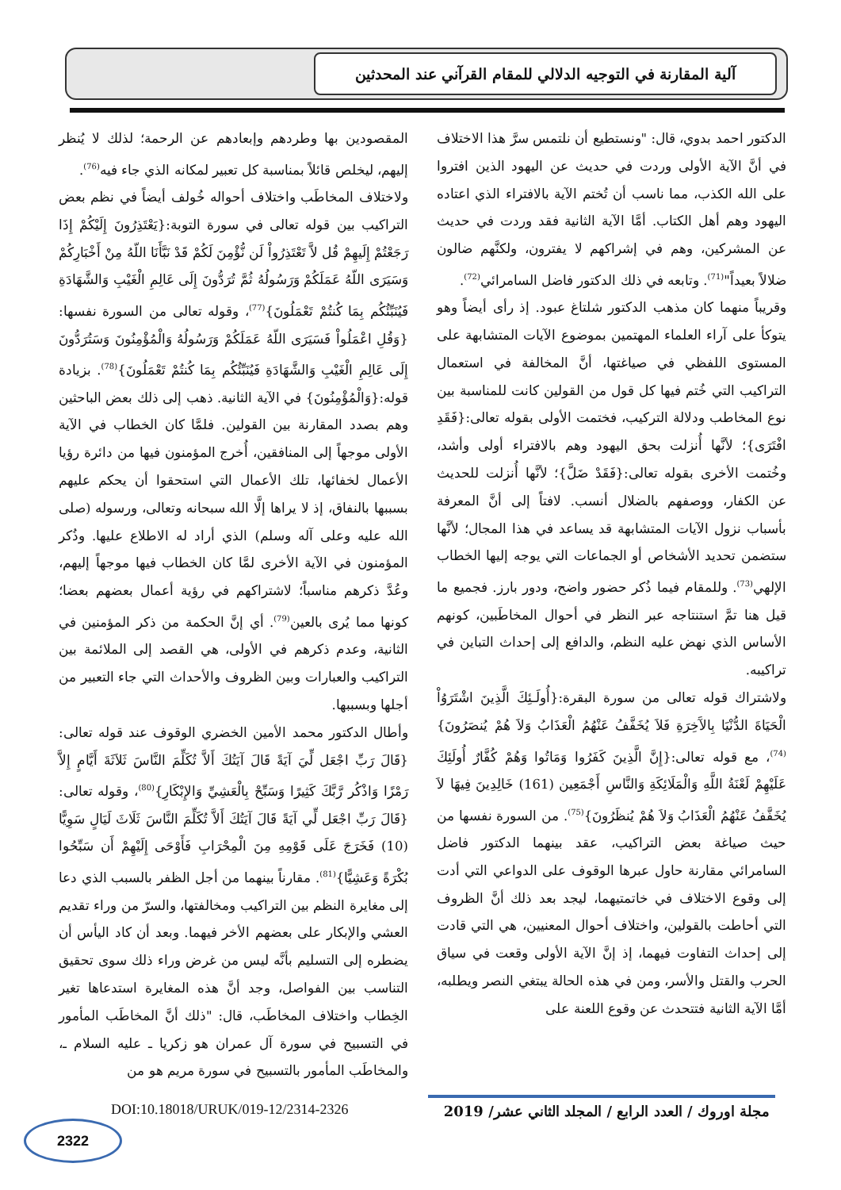آلية المقارنة في التوجيه الدلالي للمقام القرآني عند المحدثين
الدكتور احمد بدوي، قال: "ونستطيع أن نلتمس سرَّ هذا الاختلاف في أنَّ الآية الأولى وردت في حديث عن اليهود الذين افتروا على الله الكذب، مما ناسب أن تُختم الآية بالافتراء الذي اعتاده اليهود وهم أهل الكتاب. أمَّا الآية الثانية فقد وردت في حديث عن المشركين، وهم في إشراكهم لا يفترون، ولكنَّهم ضالون ضلالاً بعيداً"<sup>(71)</sup>. وتابعه في ذلك الدكتور فاضل السامرائي<sup>(72)</sup>.
وقريباً منهما كان مذهب الدكتور شلتاغ عبود. إذ رأى أيضاً وهو يتوكأ على آراء العلماء المهتمين بموضوع الآيات المتشابهة على المستوى اللفظي في صياغتها، أنَّ المخالفة في استعمال التراكيب التي خُتم فيها كل قول من القولين كانت للمناسبة بين نوع المخاطب ودلالة التركيب، فختمت الأولى بقوله تعالى:{فَقَدِ افْتَرَى}؛ لأنَّها أُنزلت بحق اليهود وهم بالافتراء أولى وأشد، وخُتمت الأخرى بقوله تعالى:{فَقَدْ ضَلَّ}؛ لأنَّها أُنزلت للحديث عن الكفار، ووصفهم بالضلال أنسب. لافتاً إلى أنَّ المعرفة بأسباب نزول الآيات المتشابهة قد يساعد في هذا المجال؛ لأنَّها ستضمن تحديد الأشخاص أو الجماعات التي يوجه إليها الخطاب الإلهي<sup>(73)</sup>. وللمقام فيما ذُكر حضور واضح، ودور بارز. فجميع ما قيل هنا تمَّ استنتاجه عبر النظر في أحوال المخاطَبين، كونهم الأساس الذي نهض عليه النظم، والدافع إلى إحداث التباين في تراكيبه.
ولاشتراك قوله تعالى من سورة البقرة:{أُولَـئِكَ الَّذِينَ اشْتَرَوُاْ الْحَيَاةَ الدُّنْيَا بِالآَخِرَةِ فَلاَ يُخَفَّفُ عَنْهُمُ الْعَذَابُ وَلاَ هُمْ يُنصَرُونَ}<sup>(74)</sup>، مع قوله تعالى:{إِنَّ الَّذِينَ كَفَرُوا وَمَاتُوا وَهُمْ كُفَّارٌ أُولَئِكَ عَلَيْهِمْ لَعْنَةُ اللَّهِ وَالْمَلَائِكَةِ وَالنَّاسِ أَجْمَعِين (161) خَالِدِينَ فِيهَا لاَ يُخَفَّفُ عَنْهُمُ الْعَذَابُ وَلاَ هُمْ يُنظَرُونَ}<sup>(75)</sup>. من السورة نفسها من حيث صياغة بعض التراكيب، عقد بينهما الدكتور فاضل السامرائي مقارنة حاول عبرها الوقوف على الدواعي التي أدت إلى وقوع الاختلاف في خاتمتيهما، ليجد بعد ذلك أنَّ الظروف التي أحاطت بالقولين، واختلاف أحوال المعنيين، هي التي قادت إلى إحداث التفاوت فيهما، إذ إنَّ الآية الأولى وقعت في سياق الحرب والقتل والأسر، ومن في هذه الحالة يبتغي النصر ويطلبه، أمَّا الآية الثانية فتتحدث عن وقوع اللعنة على
المقصودين بها وطردهم وإبعادهم عن الرحمة؛ لذلك لا يُنظر إليهم، ليخلص قائلاً بمناسبة كل تعبير لمكانه الذي جاء فيه<sup>(76)</sup>.
ولاختلاف المخاطَب واختلاف أحواله خُولف أيضاً في نظم بعض التراكيب بين قوله تعالى في سورة التوبة:{يَعْتَذِرُونَ إِلَيْكُمْ إِذَا رَجَعْتُمْ إِلَيهِمْ قُل لاَّ تَعْتَذِرُواْ لَن نُّؤْمِنَ لَكُمْ قَدْ نَبَّأَنَا اللّهُ مِنْ أَخْبَارِكُمْ وَسَيَرَى اللّهُ عَمَلَكُمْ وَرَسُولُهُ ثُمَّ تُرَدُّونَ إِلَى عَالِمِ الْغَيْبِ وَالشَّهَادَةِ فَيُنَبِّئُكُم بِمَا كُنتُمْ تَعْمَلُونَ}<sup>(77)</sup>، وقوله تعالى من السورة نفسها:{وَقُلِ اعْمَلُواْ فَسَيَرَى اللّهُ عَمَلَكُمْ وَرَسُولُهُ وَالْمُؤْمِنُونَ وَسَتُرَدُّونَ إِلَى عَالِمِ الْغَيْبِ وَالشَّهَادَةِ فَيُنَبِّئُكُم بِمَا كُنتُمْ تَعْمَلُونَ}<sup>(78)</sup>. بزيادة قوله:{وَالْمُؤْمِنُونَ} في الآية الثانية. ذهب إلى ذلك بعض الباحثين وهم بصدد المقارنة بين القولين. فلمَّا كان الخطاب في الآية الأولى موجهاً إلى المنافقين، أُخرج المؤمنون فيها من دائرة رؤيا الأعمال لخفائها، تلك الأعمال التي استحقوا أن يحكم عليهم بسببها بالنفاق، إذ لا يراها إلَّا الله سبحانه وتعالى، ورسوله (صلى الله عليه وعلى آله وسلم) الذي أراد له الاطلاع عليها. وذُكر المؤمنون في الآية الأخرى لمَّا كان الخطاب فيها موجهاً إليهم، وعُدَّ ذكرهم مناسباً؛ لاشتراكهم في رؤية أعمال بعضهم بعضا؛ كونها مما يُرى بالعين<sup>(79)</sup>. أي إنَّ الحكمة من ذكر المؤمنين في الثانية، وعدم ذكرهم في الأولى، هي القصد إلى الملائمة بين التراكيب والعبارات وبين الظروف والأحداث التي جاء التعبير من أجلها وبسببها.
وأطال الدكتور محمد الأمين الخضري الوقوف عند قوله تعالى:{قَالَ رَبِّ اجْعَل لِّيَ آيَةً قَالَ آيَتُكَ أَلاَّ تُكَلِّمَ النَّاسَ ثَلاَثَةَ أَيَّامٍ إِلاَّ رَمْزًا وَاذْكُر رَّبَّكَ كَثِيرًا وَسَبِّحْ بِالْعَشِيِّ وَالإِبْكَارِ}<sup>(80)</sup>، وقوله تعالى:{قَالَ رَبِّ اجْعَل لِّي آيَةً قَالَ آيَتُكَ أَلاَّ تُكَلِّمَ النَّاسَ ثَلَاثَ لَيَالٍ سَوِيًّا (10) فَخَرَجَ عَلَى قَوْمِهِ مِنَ الْمِحْرَابِ فَأَوْحَى إِلَيْهِمْ أَن سَبِّحُوا بُكْرَةً وَعَشِيًّا}<sup>(81)</sup>. مقارناً بينهما من أجل الظفر بالسبب الذي دعا إلى مغايرة النظم بين التراكيب ومخالفتها، والسرّ من وراء تقديم العشي والإبكار على بعضهم الأخر فيهما. وبعد أن كاد اليأس أن يضطره إلى التسليم بأنَّه ليس من غرض وراء ذلك سوى تحقيق التناسب بين الفواصل، وجد أنَّ هذه المغايرة استدعاها تغير الخِطاب واختلاف المخاطَب، قال: "ذلك أنَّ المخاطَب المأمور في التسبيح في سورة آل عمران هو زكريا ـ عليه السلام ـ، والمخاطَب المأمور بالتسبيح في سورة مريم هو من
مجلة اوروك / العدد الرابع / المجلد الثاني عشر/ 2019
DOI:10.18018/URUK/019-12/2314-2326
2322